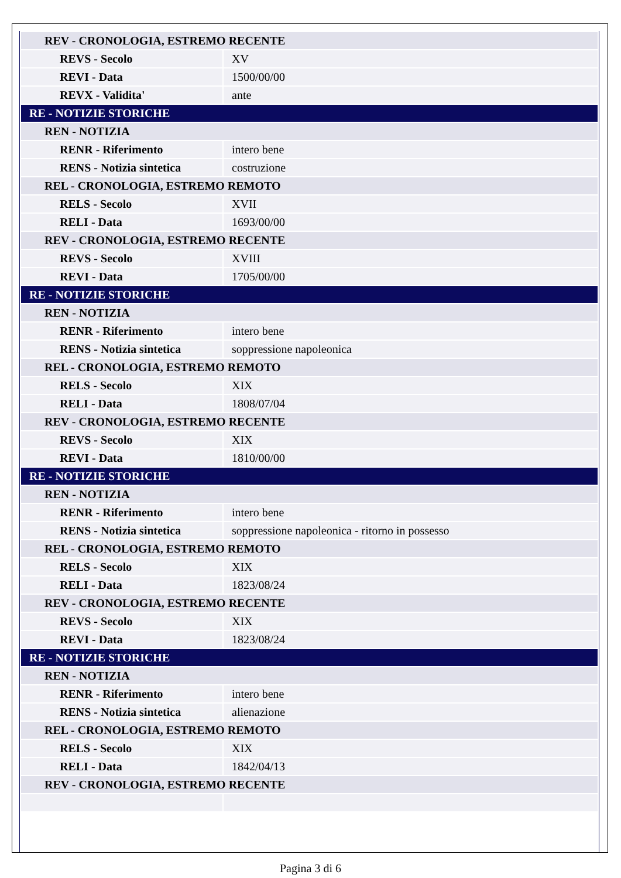| REV - CRONOLOGIA, ESTREMO RECENTE | |
| REVS - Secolo | XV |
| REVI - Data | 1500/00/00 |
| REVX - Validita' | ante |
| RE - NOTIZIE STORICHE | |
| REN - NOTIZIA | |
| RENR - Riferimento | intero bene |
| RENS - Notizia sintetica | costruzione |
| REL - CRONOLOGIA, ESTREMO REMOTO | |
| RELS - Secolo | XVII |
| RELI - Data | 1693/00/00 |
| REV - CRONOLOGIA, ESTREMO RECENTE | |
| REVS - Secolo | XVIII |
| REVI - Data | 1705/00/00 |
| RE - NOTIZIE STORICHE | |
| REN - NOTIZIA | |
| RENR - Riferimento | intero bene |
| RENS - Notizia sintetica | soppressione napoleonica |
| REL - CRONOLOGIA, ESTREMO REMOTO | |
| RELS - Secolo | XIX |
| RELI - Data | 1808/07/04 |
| REV - CRONOLOGIA, ESTREMO RECENTE | |
| REVS - Secolo | XIX |
| REVI - Data | 1810/00/00 |
| RE - NOTIZIE STORICHE | |
| REN - NOTIZIA | |
| RENR - Riferimento | intero bene |
| RENS - Notizia sintetica | soppressione napoleonica - ritorno in possesso |
| REL - CRONOLOGIA, ESTREMO REMOTO | |
| RELS - Secolo | XIX |
| RELI - Data | 1823/08/24 |
| REV - CRONOLOGIA, ESTREMO RECENTE | |
| REVS - Secolo | XIX |
| REVI - Data | 1823/08/24 |
| RE - NOTIZIE STORICHE | |
| REN - NOTIZIA | |
| RENR - Riferimento | intero bene |
| RENS - Notizia sintetica | alienazione |
| REL - CRONOLOGIA, ESTREMO REMOTO | |
| RELS - Secolo | XIX |
| RELI - Data | 1842/04/13 |
| REV - CRONOLOGIA, ESTREMO RECENTE | |
Pagina 3 di 6